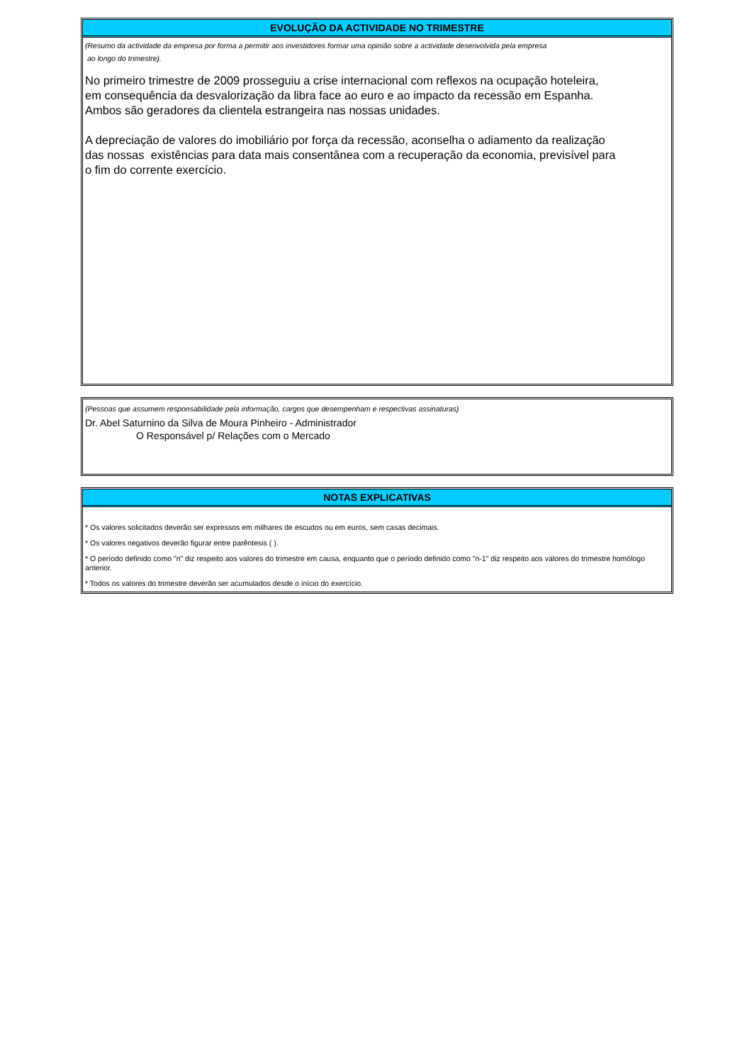EVOLUÇÃO DA ACTIVIDADE NO TRIMESTRE
(Resumo da actividade da empresa por forma a permitir aos investidores formar uma opinião sobre a actividade desenvolvida pela empresa
ao longo do trimestre).
No primeiro trimestre de 2009 prosseguiu a crise internacional com reflexos na ocupação hoteleira,
em consequência da desvalorização da libra face ao euro e ao impacto da recessão em Espanha.
Ambos são geradores da clientela estrangeira nas nossas unidades.
A depreciação de valores do imobiliário por força da recessão, aconselha o adiamento da realização
das nossas existências para data mais consentânea com a recuperação da economia, previsível para
o fim do corrente exercício.
(Pessoas que assumem responsabilidade pela informação, cargos que desempenham e respectivas assinaturas)
Dr. Abel Saturnino da Silva de Moura Pinheiro - Administrador
O Responsável p/ Relações com o Mercado
NOTAS EXPLICATIVAS
* Os valores solicitados deverão ser expressos em milhares de escudos ou em euros, sem casas decimais.
* Os valores negativos deverão figurar entre parêntesis ( ).
* O período definido como "n" diz respeito aos valores do trimestre em causa, enquanto que o período definido como "n-1" diz respeito aos valores do trimestre homólogo anterior.
* Todos os valores do trimestre deverão ser acumulados desde o início do exercício.